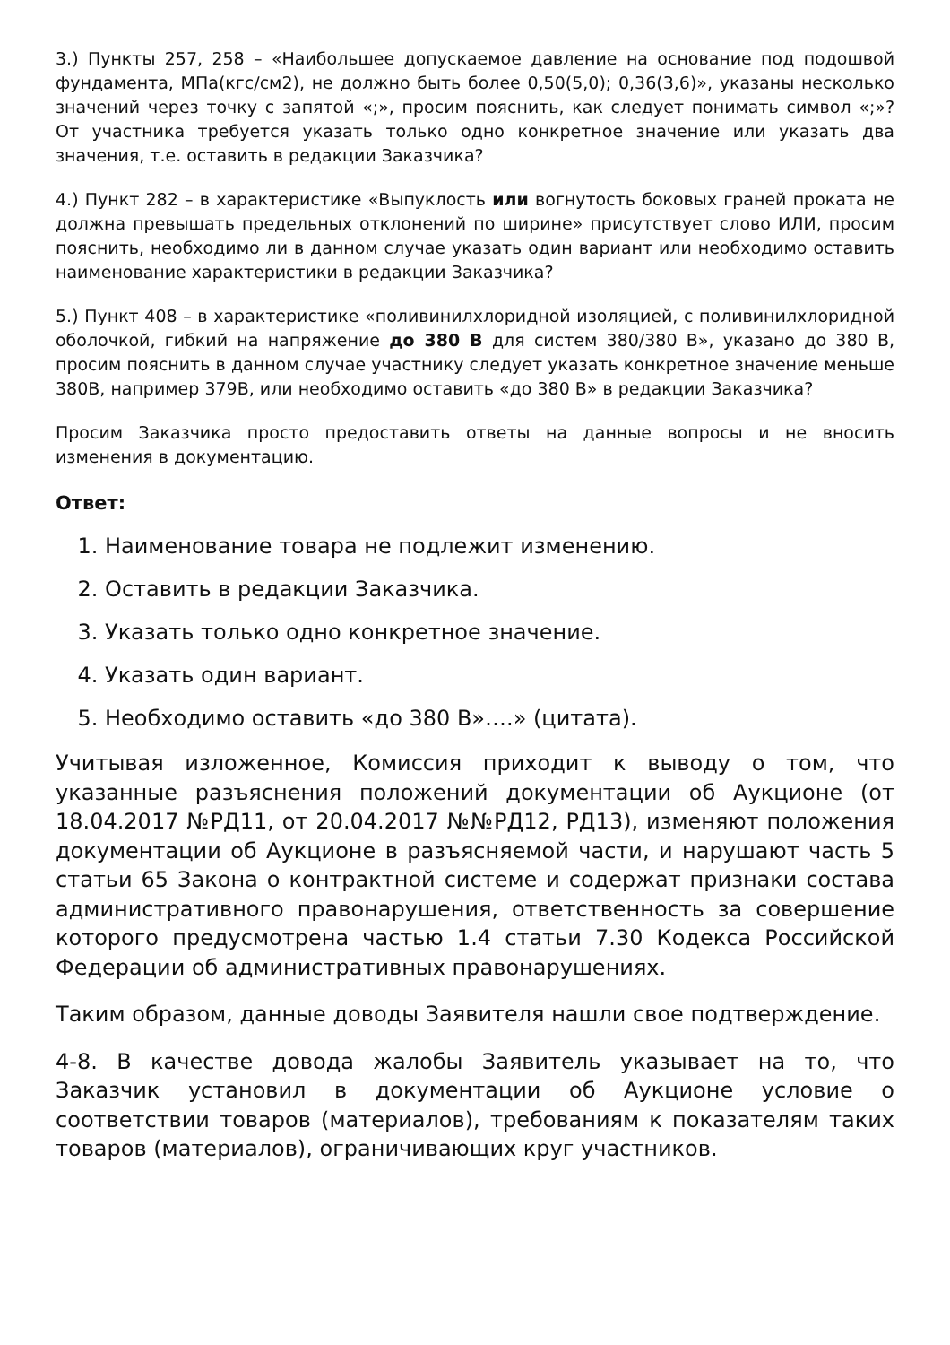3.) Пункты 257, 258 – «Наибольшее допускаемое давление на основание под подошвой фундамента, МПа(кгс/см2), не должно быть более 0,50(5,0); 0,36(3,6)», указаны несколько значений через точку с запятой «;», просим пояснить, как следует понимать символ «;»? От участника требуется указать только одно конкретное значение или указать два значения, т.е. оставить в редакции Заказчика?
4.) Пункт 282 – в характеристике «Выпуклость или вогнутость боковых граней проката не должна превышать предельных отклонений по ширине» присутствует слово ИЛИ, просим пояснить, необходимо ли в данном случае указать один вариант или необходимо оставить наименование характеристики в редакции Заказчика?
5.) Пункт 408 – в характеристике «поливинилхлоридной изоляцией, с поливинилхлоридной оболочкой, гибкий на напряжение до 380 В для систем 380/380 В», указано до 380 В, просим пояснить в данном случае участнику следует указать конкретное значение меньше 380В, например 379В, или необходимо оставить «до 380 В» в редакции Заказчика?
Просим Заказчика просто предоставить ответы на данные вопросы и не вносить изменения в документацию.
Ответ:
1. Наименование товара не подлежит изменению.
2. Оставить в редакции Заказчика.
3. Указать только одно конкретное значение.
4. Указать один вариант.
5. Необходимо оставить «до 380 В»….» (цитата).
Учитывая изложенное, Комиссия приходит к выводу о том, что указанные разъяснения положений документации об Аукционе (от 18.04.2017 №РД11, от 20.04.2017 №№РД12, РД13), изменяют положения документации об Аукционе в разъясняемой части, и нарушают часть 5 статьи 65 Закона о контрактной системе и содержат признаки состава административного правонарушения, ответственность за совершение которого предусмотрена частью 1.4 статьи 7.30 Кодекса Российской Федерации об административных правонарушениях.
Таким образом, данные доводы Заявителя нашли свое подтверждение.
4-8. В качестве довода жалобы Заявитель указывает на то, что Заказчик установил в документации об Аукционе условие о соответствии товаров (материалов), требованиям к показателям таких товаров (материалов), ограничивающих круг участников.